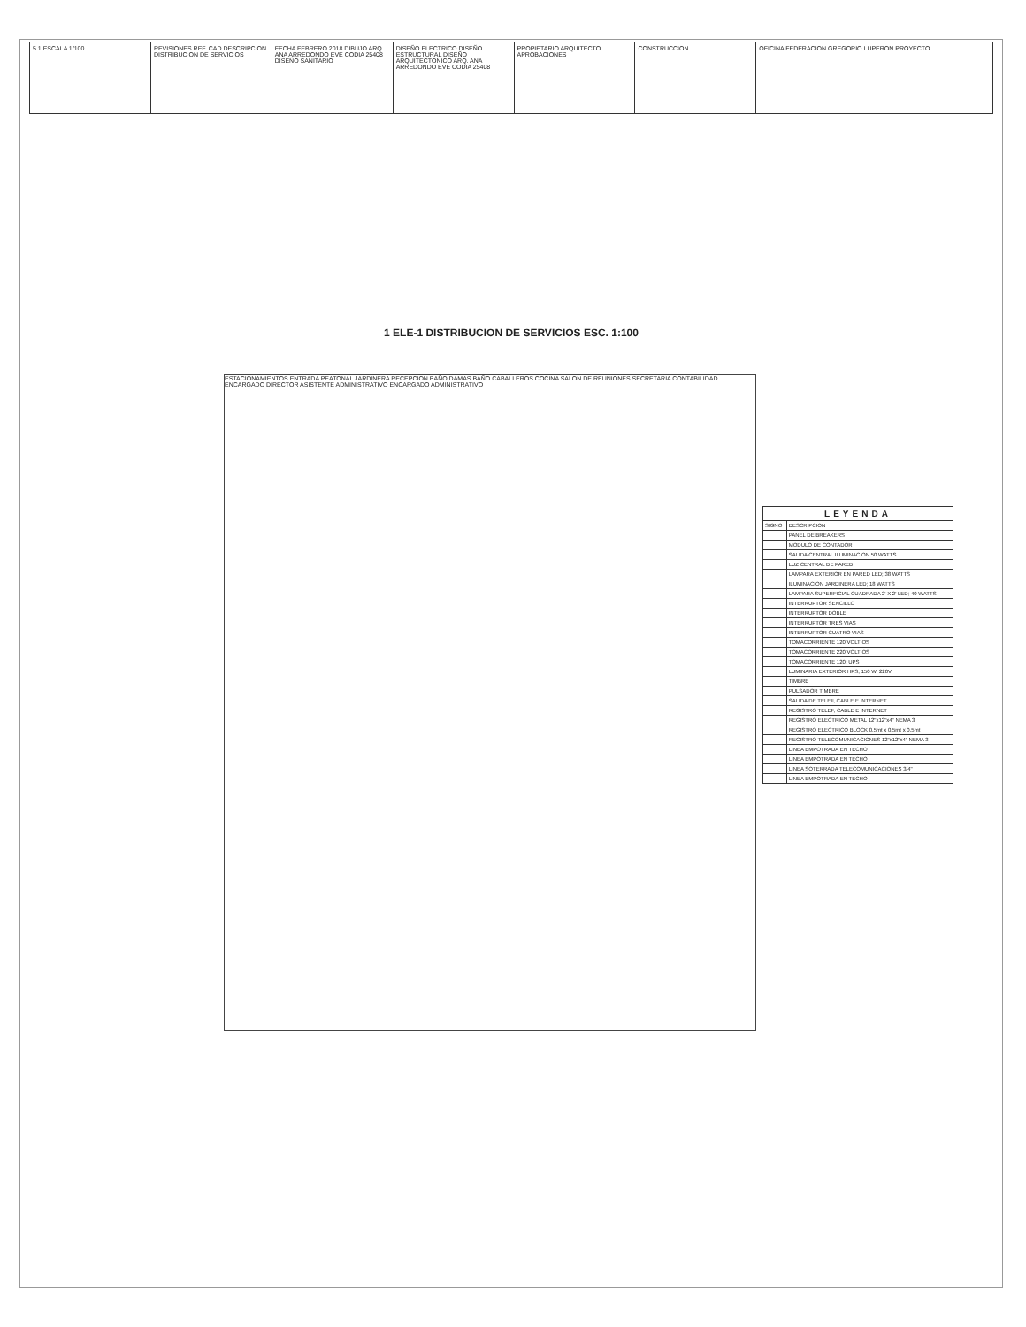5 1 ESCALA 1/100 REVISIONES REF. CAD DESCRIPCION DISTRIBUCION DE SERVICIOS
FECHA FEBRERO 2018 DIBUJO ARQ. ANA ARREDONDO EVE CODIA 25408 DISEÑO SANITARIO
DISEÑO ELECTRICO DISEÑO ESTRUCTURAL DISEÑO ARQUITECTONICO ARQ. ANA ARREDONDO EVE CODIA 25408
PROPIETARIO ARQUITECTO APROBACIONES
CONSTRUCCION OFICINA FEDERACION GREGORIO LUPERON PROYECTO
1 ELE-1 DISTRIBUCION DE SERVICIOS ESC. 1:100
ESTACIONAMIENTOS ENTRADA PEATONAL JARDINERA RECEPCION BAÑO DAMAS BAÑO CABALLEROS COCINA SALON DE REUNIONES SECRETARIA CONTABILIDAD ENCARGADO DIRECTOR ASISTENTE ADMINISTRATIVO ENCARGADO ADMINISTRATIVO
| LEYENDA | |
| --- | --- |
| SIGNO | DESCRIPCION |
| | PANEL DE BREAKERS |
| | MODULO DE CONTADOR |
| | SALIDA CENTRAL ILUMINACION 50 WATTS |
| | LUZ CENTRAL DE PARED |
| | LAMPARA EXTERIOR EN PARED LED; 38 WATTS |
| | ILUMINACION JARDINERA LED; 18 WATTS |
| | LAMPARA SUPERFICIAL CUADRADA 2' X 2' LED; 40 WATTS |
| | INTERRUPTOR SENCILLO |
| | INTERRUPTOR DOBLE |
| | INTERRUPTOR TRES VIAS |
| | INTERRUPTOR CUATRO VIAS |
| | TOMACORRIENTE 120 VOLTIOS |
| | TOMACORRIENTE 220 VOLTIOS |
| | TOMACORRIENTE 120; UPS |
| | LUMINARIA EXTERIOR HPS, 150 W, 220V |
| | TIMBRE |
| | PULSADOR TIMBRE |
| | SALIDA DE TELEF, CABLE E INTERNET |
| | REGISTRO TELEF, CABLE E INTERNET |
| | REGISTRO ELECTRICO METAL 12"x12"x4" NEMA 3 |
| | REGISTRO ELECTRICO BLOCK 0.5mt x 0.5mt x 0.5mt |
| | REGISTRO TELECOMUNICACIONES 12"x12"x4" NEMA 3 |
| | LINEA EMPOTRADA EN TECHO |
| | LINEA EMPOTRADA EN TECHO |
| | LINEA SOTERRADA TELECOMUNICACIONES 3/4" |
| | LINEA EMPOTRADA EN TECHO |